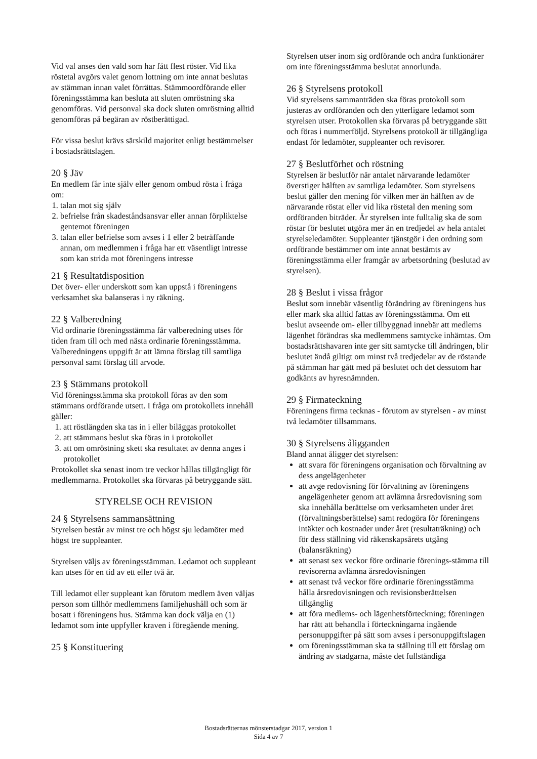Vid val anses den vald som har fått flest röster. Vid lika röstetal avgörs valet genom lottning om inte annat beslutas av stämman innan valet förrättas. Stämmoordförande eller föreningsstämma kan besluta att sluten omröstning ska genomföras. Vid personval ska dock sluten omröstning alltid genomföras på begäran av röstberättigad.
För vissa beslut krävs särskild majoritet enligt bestämmelser i bostadsrättslagen.
20 § Jäv
En medlem får inte själv eller genom ombud rösta i fråga om:
1. talan mot sig själv
2. befrielse från skadeståndsansvar eller annan förpliktelse gentemot föreningen
3. talan eller befrielse som avses i 1 eller 2 beträffande annan, om medlemmen i fråga har ett väsentligt intresse som kan strida mot föreningens intresse
21 § Resultatdisposition
Det över- eller underskott som kan uppstå i föreningens verksamhet ska balanseras i ny räkning.
22 § Valberedning
Vid ordinarie föreningsstämma får valberedning utses för tiden fram till och med nästa ordinarie föreningsstämma. Valberedningens uppgift är att lämna förslag till samtliga personval samt förslag till arvode.
23 § Stämmans protokoll
Vid föreningsstämma ska protokoll föras av den som stämmans ordförande utsett. I fråga om protokollets innehåll gäller:
1. att röstlängden ska tas in i eller biläggas protokollet
2. att stämmans beslut ska föras in i protokollet
3. att om omröstning skett ska resultatet av denna anges i protokollet
Protokollet ska senast inom tre veckor hållas tillgängligt för medlemmarna. Protokollet ska förvaras på betryggande sätt.
STYRELSE OCH REVISION
24 § Styrelsens sammansättning
Styrelsen består av minst tre och högst sju ledamöter med högst tre suppleanter.
Styrelsen väljs av föreningsstämman. Ledamot och suppleant kan utses för en tid av ett eller två år.
Till ledamot eller suppleant kan förutom medlem även väljas person som tillhör medlemmens familjehushåll och som är bosatt i föreningens hus. Stämma kan dock välja en (1) ledamot som inte uppfyller kraven i föregående mening.
25 § Konstituering
Styrelsen utser inom sig ordförande och andra funktionärer om inte föreningsstämma beslutat annorlunda.
26 § Styrelsens protokoll
Vid styrelsens sammanträden ska föras protokoll som justeras av ordföranden och den ytterligare ledamot som styrelsen utser. Protokollen ska förvaras på betryggande sätt och föras i nummerföljd. Styrelsens protokoll är tillgängliga endast för ledamöter, suppleanter och revisorer.
27 § Beslutförhet och röstning
Styrelsen är beslutför när antalet närvarande ledamöter överstiger hälften av samtliga ledamöter. Som styrelsens beslut gäller den mening för vilken mer än hälften av de närvarande röstat eller vid lika röstetal den mening som ordföranden biträder. Är styrelsen inte fulltalig ska de som röstar för beslutet utgöra mer än en tredjedel av hela antalet styrelseledamöter. Suppleanter tjänstgör i den ordning som ordförande bestämmer om inte annat bestämts av föreningsstämma eller framgår av arbetsordning (beslutad av styrelsen).
28 § Beslut i vissa frågor
Beslut som innebär väsentlig förändring av föreningens hus eller mark ska alltid fattas av föreningsstämma. Om ett beslut avseende om- eller tillbyggnad innebär att medlems lägenhet förändras ska medlemmens samtycke inhämtas. Om bostadsrättshavaren inte ger sitt samtycke till ändringen, blir beslutet ändå giltigt om minst två tredjedelar av de röstande på stämman har gått med på beslutet och det dessutom har godkänts av hyresnämnden.
29 § Firmateckning
Föreningens firma tecknas - förutom av styrelsen - av minst två ledamöter tillsammans.
30 § Styrelsens åligganden
Bland annat åligger det styrelsen:
att svara för föreningens organisation och förvaltning av dess angelägenheter
att avge redovisning för förvaltning av föreningens angelägenheter genom att avlämna årsredovisning som ska innehålla berättelse om verksamheten under året (förvaltningsberättelse) samt redogöra för föreningens intäkter och kostnader under året (resultaträkning) och för dess ställning vid räkenskapsårets utgång (balansräkning)
att senast sex veckor före ordinarie förenings-stämma till revisorerna avlämna årsredovisningen
att senast två veckor före ordinarie föreningsstämma hålla årsredovisningen och revisionsberättelsen tillgänglig
att föra medlems- och lägenhetsförteckning; föreningen har rätt att behandla i förteckningarna ingående personuppgifter på sätt som avses i personuppgiftslagen
om föreningsstämman ska ta ställning till ett förslag om ändring av stadgarna, måste det fullständiga
Bostadsrätternas mönsterstadgar 2017, version 1
Sida 4 av 7